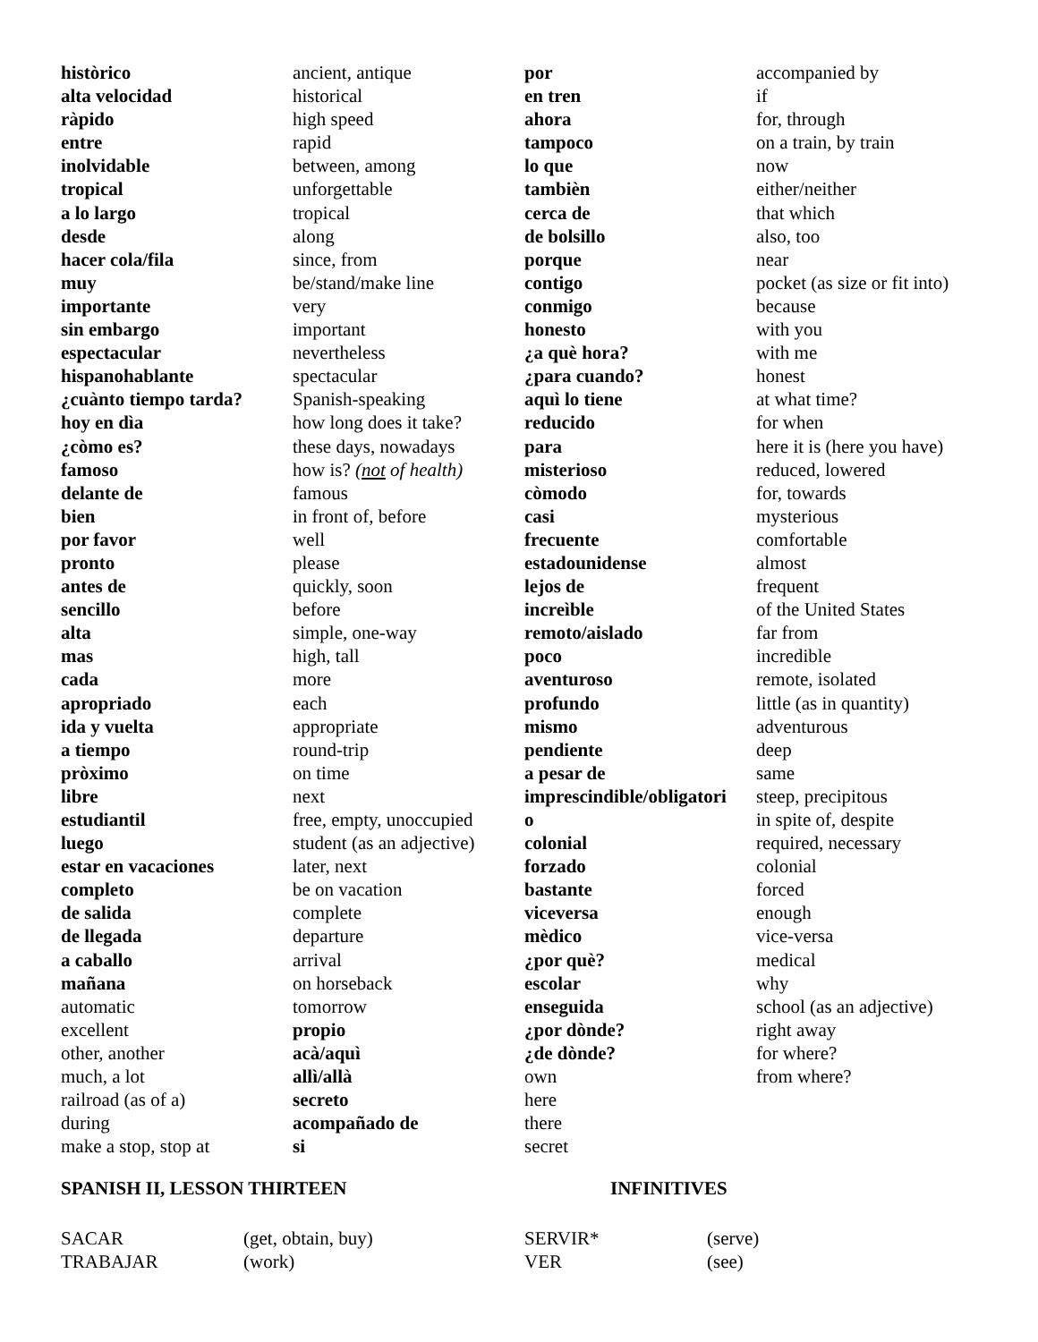històrico
alta velocidad
ràpido
entre
inolvidable
tropical
a lo largo
desde
hacer cola/fila
muy
importante
sin embargo
espectacular
hispanohablante
¿cuànto tiempo tarda?
hoy en dìa
¿còmo es?
famoso
delante de
bien
por favor
pronto
antes de
sencillo
alta
mas
cada
apropriado
ida y vuelta
a tiempo
pròximo
libre
estudiantil
luego
estar en vacaciones
completo
de salida
de llegada
a caballo
mañana
automatic
excellent
other, another
much, a lot
railroad (as of a)
during
make a stop, stop at
ancient, antique
historical
high speed
rapid
between, among
unforgettable
tropical
along
since, from
be/stand/make line
very
important
nevertheless
spectacular
Spanish-speaking
how long does it take?
these days, nowadays
how is? (not of health)
famous
in front of, before
well
please
quickly, soon
before
simple, one-way
high, tall
more
each
appropriate
round-trip
on time
next
free, empty, unoccupied
student (as an adjective)
later, next
be on vacation
complete
departure
arrival
on horseback
tomorrow
propio
acà/aquì
allì/allà
secreto
acompañado de
si
por
en tren
ahora
tampoco
lo que
tambièn
cerca de
de bolsillo
porque
contigo
conmigo
honesto
¿a què hora?
¿para cuando?
aquì lo tiene
reducido
para
misterioso
còmodo
casi
frecuente
estadounidense
lejos de
increìble
remoto/aislado
poco
aventuroso
profundo
mismo
pendiente
a pesar de
imprescindible/obligatori
o
colonial
forzado
bastante
viceversa
mèdico
¿por què?
escolar
enseguida
¿por dònde?
¿de dònde?
own
here
there
secret
accompanied by
if
for, through
on a train, by train
now
either/neither
that which
also, too
near
pocket (as size or fit into)
because
with you
with me
honest
at what time?
for when
here it is (here you have)
reduced, lowered
for, towards
mysterious
comfortable
almost
frequent
of the United States
far from
incredible
remote, isolated
little (as in quantity)
adventurous
deep
same
steep, precipitous
in spite of, despite
required, necessary
colonial
forced
enough
vice-versa
medical
why
school (as an adjective)
right away
for where?
from where?
SPANISH II, LESSON THIRTEEN INFINITIVES
SACAR
TRABAJAR
(get, obtain, buy)
(work)
SERVIR*
VER
(serve)
(see)